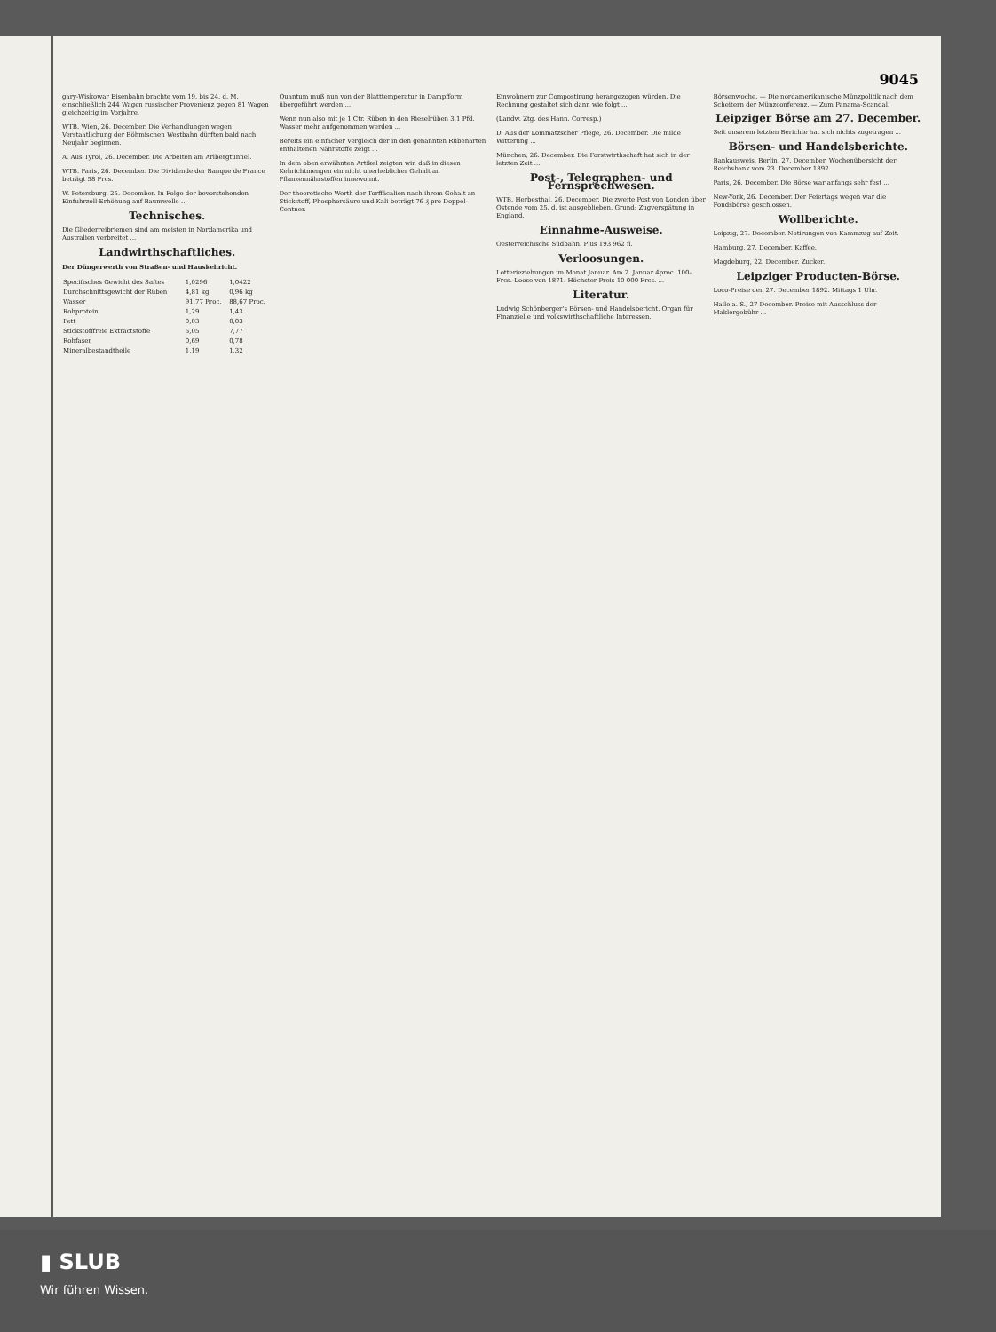9045
gary-Wiskowar Eisenbahn brachte vom 19. bis 24. d. M. einschließlich 244 Wagen russischer Provenienz gegen 81 Wagen gleichzeitig im Vorjahre.
WTB. Wien, 26. December. Die Verhandlungen wegen Verstaatlichung der Böhmischen Westbahn dürften bald nach Neujahr beginnen.
A. Aus Tyrol, 26. December. Die Arbeiten am Arlbergtunnel.
WTB. Paris, 26. December. Die Dividende der Banque de France beträgt 58 Frcs.
W. Petersburg, 25. December. In Folge der bevorstehenden Einfuhrzoll-Erhöhung auf Baumwolle ...
Technisches.
Die Gliederreibriemen sind am meisten in Nordamerika und Australien verbreitet ...
Landwirthschaftliches.
Der Düngerwerth von Straßen- und Hauskehricht.
| Specifisches Gewicht des Saftes | 1,0296 | 1,0422 |
| Durchschnittsgewicht der Rüben | 4,81 kg | 0,96 kg |
| Wasser | 91,77 Proc. | 88,67 Proc. |
| Rohprotein | 1,29 | 1,43 |
| Fett | 0,03 | 0,03 |
| Stickstofffreie Extractstoffe | 5,05 | 7,77 |
| Rohfaser | 0,69 | 0,78 |
| Mineralbestandtheile | 1,19 | 1,32 |
Quantum muß nun von der Blatttemperatur in Dampfform übergeführt werden ...
Wenn nun also mit je 1 Ctr. Rüben in den Rieselrüben 3,1 Pfd. Wasser mehr aufgenommen werden ...
Bereits ein einfacher Vergleich der in den genannten Rübenarten enthaltenen Nährstoffe zeigt ...
In dem oben erwähnten Artikel zeigten wir, daß in diesen Kehrichtmengen ein nicht unerheblicher Gehalt an Pflanzennährstoffen innewohnt.
Der theoretische Werth der Torffäcalien nach ihrem Gehalt an Stickstoff, Phosphorsäure und Kali beträgt 76 ₰ pro Doppel-Centner.
Einwohnern zur Compostirung herangezogen würden. Die Rechnung gestaltet sich dann wie folgt ...
(Landw. Ztg. des Hann. Corresp.)
D. Aus der Lommatzscher Pflege, 26. December. Die milde Witterung ...
München, 26. December. Die Forstwirthschaft hat sich in der letzten Zeit ...
Post-, Telegraphen- und Fernsprechwesen.
WTB. Herbesthal, 26. December. Die zweite Post von London über Ostende vom 25. d. ist ausgeblieben. Grund: Zugverspätung in England.
Einnahme-Ausweise.
Oesterreichische Südbahn. Plus 193 962 fl.
Verloosungen.
Lotterieziehungen im Monat Januar. Am 2. Januar 4proc. 100-Frcs.-Loose von 1871. Höchster Preis 10 000 Frcs. ...
Literatur.
Ludwig Schönberger's Börsen- und Handelsbericht. Organ für Finanzielle und volkswirthschaftliche Interessen.
Börsenwoche. — Die nordamerikanische Münzpolitik nach dem Scheitern der Münzconferenz. — Zum Panama-Scandal.
Leipziger Börse am 27. December.
Seit unserem letzten Berichte hat sich nichts zugetragen ...
Börsen- und Handelsberichte.
Bankausweis. Berlin, 27. December. Wochenübersicht der Reichsbank vom 23. December 1892.
Paris, 26. December. Die Börse war anfangs sehr fest ...
New-York, 26. December. Der Feiertags wegen war die Fondsbörse geschlossen.
Wollberichte.
Leipzig, 27. December. Notirungen von Kammzug auf Zeit.
Hamburg, 27. December. Kaffee.
Magdeburg, 22. December. Zucker.
Leipziger Producten-Börse.
Loco-Preise den 27. December 1892. Mittags 1 Uhr.
Halle a. S., 27 December. Preise mit Ausschluss der Maklergebühr ...
▮ SLUB
Wir führen Wissen.